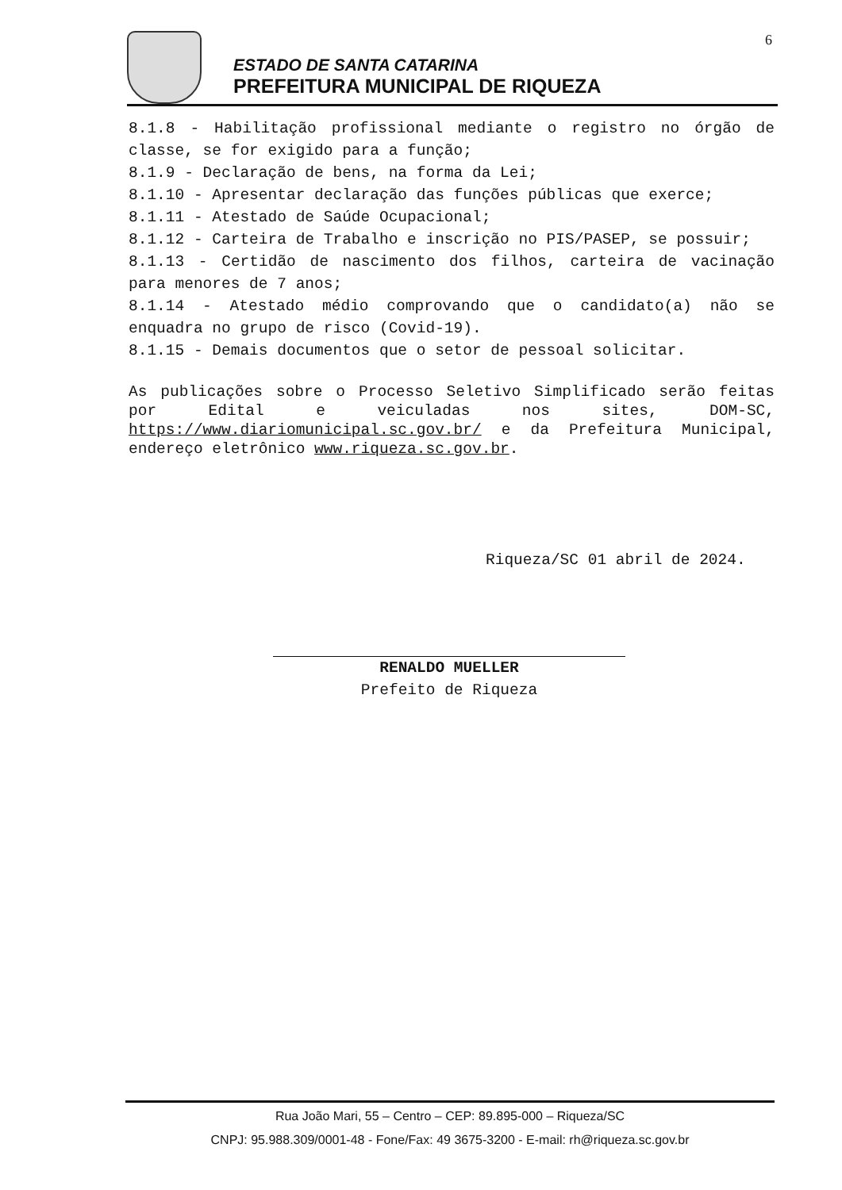6
ESTADO DE SANTA CATARINA
PREFEITURA MUNICIPAL DE RIQUEZA
8.1.8 - Habilitação profissional mediante o registro no órgão de classe, se for exigido para a função;
8.1.9 - Declaração de bens, na forma da Lei;
8.1.10 - Apresentar declaração das funções públicas que exerce;
8.1.11 - Atestado de Saúde Ocupacional;
8.1.12 - Carteira de Trabalho e inscrição no PIS/PASEP, se possuir;
8.1.13 - Certidão de nascimento dos filhos, carteira de vacinação para menores de 7 anos;
8.1.14 - Atestado médio comprovando que o candidato(a) não se enquadra no grupo de risco (Covid-19).
8.1.15 - Demais documentos que o setor de pessoal solicitar.
As publicações sobre o Processo Seletivo Simplificado serão feitas por Edital e veiculadas nos sites, DOM-SC, https://www.diariomunicipal.sc.gov.br/ e da Prefeitura Municipal, endereço eletrônico www.riqueza.sc.gov.br.
Riqueza/SC 01 abril de 2024.
RENALDO MUELLER
Prefeito de Riqueza
Rua João Mari, 55 – Centro – CEP: 89.895-000 – Riqueza/SC
CNPJ: 95.988.309/0001-48 - Fone/Fax: 49 3675-3200 - E-mail: rh@riqueza.sc.gov.br